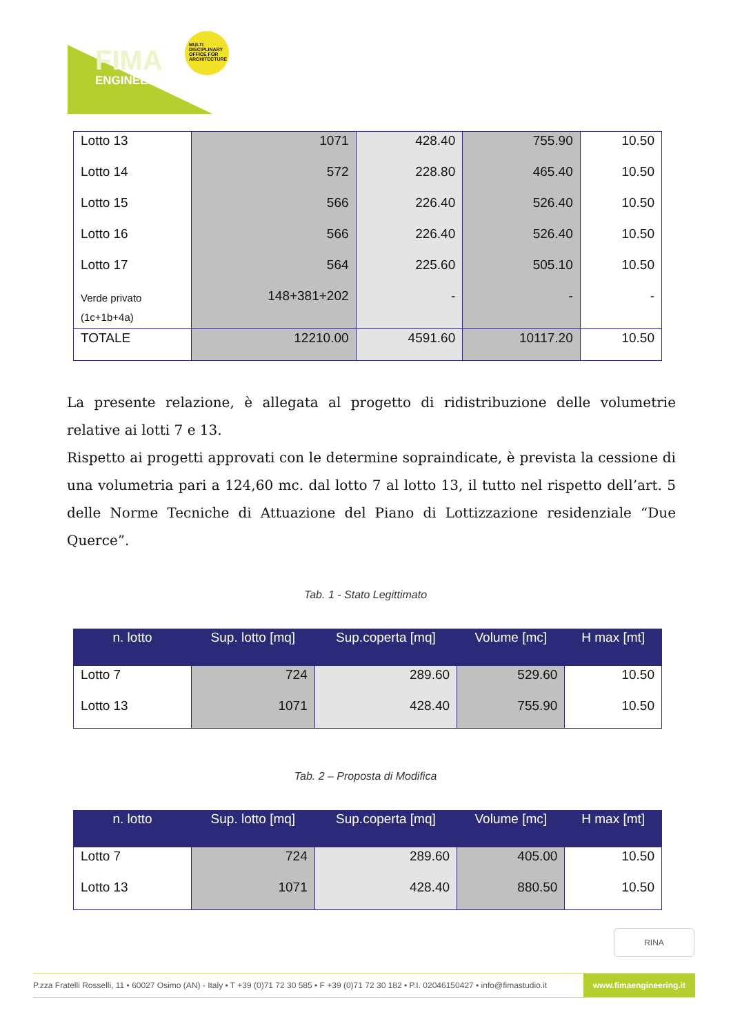FIMA
ENGINEERING
MULTI DISCIPLINARY OFFICE FOR ARCHITECTURE
| Lotto 13 | 1071 | 428.40 | 755.90 | 10.50 |
| Lotto 14 | 572 | 228.80 | 465.40 | 10.50 |
| Lotto 15 | 566 | 226.40 | 526.40 | 10.50 |
| Lotto 16 | 566 | 226.40 | 526.40 | 10.50 |
| Lotto 17 | 564 | 225.60 | 505.10 | 10.50 |
| Verde privato (1c+1b+4a) | 148+381+202 | - | - | - |
| TOTALE | 12210.00 | 4591.60 | 10117.20 | 10.50 |
La presente relazione, è allegata al progetto di ridistribuzione delle volumetrie relative ai lotti 7 e 13.
Rispetto ai progetti approvati con le determine sopraindicate, è prevista la cessione di una volumetria pari a 124,60 mc. dal lotto 7 al lotto 13, il tutto nel rispetto dell’art. 5 delle Norme Tecniche di Attuazione del Piano di Lottizzazione residenziale “Due Querce”.
Tab. 1 - Stato Legittimato
| n. lotto | Sup. lotto [mq] | Sup.coperta [mq] | Volume [mc] | H max [mt] |
| --- | --- | --- | --- | --- |
| Lotto 7 | 724 | 289.60 | 529.60 | 10.50 |
| Lotto 13 | 1071 | 428.40 | 755.90 | 10.50 |
Tab. 2 – Proposta di Modifica
| n. lotto | Sup. lotto [mq] | Sup.coperta [mq] | Volume [mc] | H max [mt] |
| --- | --- | --- | --- | --- |
| Lotto 7 | 724 | 289.60 | 405.00 | 10.50 |
| Lotto 13 | 1071 | 428.40 | 880.50 | 10.50 |
RINA
P.zza Fratelli Rosselli, 11 • 60027 Osimo (AN) - Italy • T +39 (0)71 72 30 585 • F +39 (0)71 72 30 182 • P.I. 02046150427 • info@fimastudio.it
www.fimaengineering.it